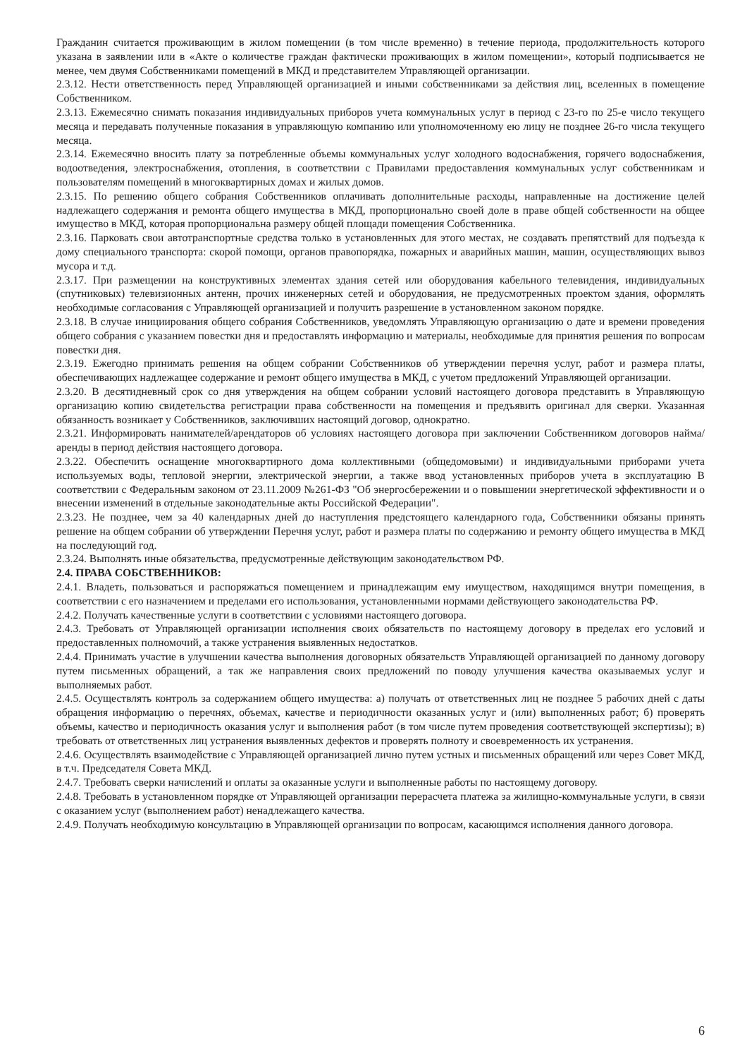Гражданин считается проживающим в жилом помещении (в том числе временно) в течение периода, продолжительность которого указана в заявлении или в «Акте о количестве граждан фактически проживающих в жилом помещении», который подписывается не менее, чем двумя Собственниками помещений в МКД и представителем Управляющей организации.
2.3.12. Нести ответственность перед Управляющей организацией и иными собственниками за действия лиц, вселенных в помещение Собственником.
2.3.13. Ежемесячно снимать показания индивидуальных приборов учета коммунальных услуг в период с 23-го по 25-е число текущего месяца и передавать полученные показания в управляющую компанию или уполномоченному ею лицу не позднее 26-го числа текущего месяца.
2.3.14. Ежемесячно вносить плату за потребленные объемы коммунальных услуг холодного водоснабжения, горячего водоснабжения, водоотведения, электроснабжения, отопления, в соответствии с Правилами предоставления коммунальных услуг собственникам и пользователям помещений в многоквартирных домах и жилых домов.
2.3.15. По решению общего собрания Собственников оплачивать дополнительные расходы, направленные на достижение целей надлежащего содержания и ремонта общего имущества в МКД, пропорционально своей доле в праве общей собственности на общее имущество в МКД, которая пропорциональна размеру общей площади помещения Собственника.
2.3.16. Парковать свои автотранспортные средства только в установленных для этого местах, не создавать препятствий для подъезда к дому специального транспорта: скорой помощи, органов правопорядка, пожарных и аварийных машин, машин, осуществляющих вывоз мусора и т.д.
2.3.17. При размещении на конструктивных элементах здания сетей или оборудования кабельного телевидения, индивидуальных (спутниковых) телевизионных антенн, прочих инженерных сетей и оборудования, не предусмотренных проектом здания, оформлять необходимые согласования с Управляющей организацией и получить разрешение в установленном законом порядке.
2.3.18. В случае инициирования общего собрания Собственников, уведомлять Управляющую организацию о дате и времени проведения общего собрания с указанием повестки дня и предоставлять информацию и материалы, необходимые для принятия решения по вопросам повестки дня.
2.3.19. Ежегодно принимать решения на общем собрании Собственников об утверждении перечня услуг, работ и размера платы, обеспечивающих надлежащее содержание и ремонт общего имущества в МКД, с учетом предложений Управляющей организации.
2.3.20. В десятидневный срок со дня утверждения на общем собрании условий настоящего договора представить в Управляющую организацию копию свидетельства регистрации права собственности на помещения и предъявить оригинал для сверки. Указанная обязанность возникает у Собственников, заключивших настоящий договор, однократно.
2.3.21. Информировать нанимателей/арендаторов об условиях настоящего договора при заключении Собственником договоров найма/аренды в период действия настоящего договора.
2.3.22. Обеспечить оснащение многоквартирного дома коллективными (общедомовыми) и индивидуальными приборами учета используемых воды, тепловой энергии, электрической энергии, а также ввод установленных приборов учета в эксплуатацию В соответствии с Федеральным законом от 23.11.2009 №261-ФЗ "Об энергосбережении и о повышении энергетической эффективности и о внесении изменений в отдельные законодательные акты Российской Федерации".
2.3.23. Не позднее, чем за 40 календарных дней до наступления предстоящего календарного года, Собственники обязаны принять решение на общем собрании об утверждении Перечня услуг, работ и размера платы по содержанию и ремонту общего имущества в МКД на последующий год.
2.3.24. Выполнять иные обязательства, предусмотренные действующим законодательством РФ.
2.4. ПРАВА СОБСТВЕННИКОВ:
2.4.1. Владеть, пользоваться и распоряжаться помещением и принадлежащим ему имуществом, находящимся внутри помещения, в соответствии с его назначением и пределами его использования, установленными нормами действующего законодательства РФ.
2.4.2. Получать качественные услуги в соответствии с условиями настоящего договора.
2.4.3. Требовать от Управляющей организации исполнения своих обязательств по настоящему договору в пределах его условий и предоставленных полномочий, а также устранения выявленных недостатков.
2.4.4. Принимать участие в улучшении качества выполнения договорных обязательств Управляющей организацией по данному договору путем письменных обращений, а так же направления своих предложений по поводу улучшения качества оказываемых услуг и выполняемых работ.
2.4.5. Осуществлять контроль за содержанием общего имущества: а) получать от ответственных лиц не позднее 5 рабочих дней с даты обращения информацию о перечнях, объемах, качестве и периодичности оказанных услуг и (или) выполненных работ; б) проверять объемы, качество и периодичность оказания услуг и выполнения работ (в том числе путем проведения соответствующей экспертизы); в) требовать от ответственных лиц устранения выявленных дефектов и проверять полноту и своевременность их устранения.
2.4.6. Осуществлять взаимодействие с Управляющей организацией лично путем устных и письменных обращений или через Совет МКД, в т.ч. Председателя Совета МКД.
2.4.7. Требовать сверки начислений и оплаты за оказанные услуги и выполненные работы по настоящему договору.
2.4.8. Требовать в установленном порядке от Управляющей организации перерасчета платежа за жилищно-коммунальные услуги, в связи с оказанием услуг (выполнением работ) ненадлежащего качества.
2.4.9. Получать необходимую консультацию в Управляющей организации по вопросам, касающимся исполнения данного договора.
6